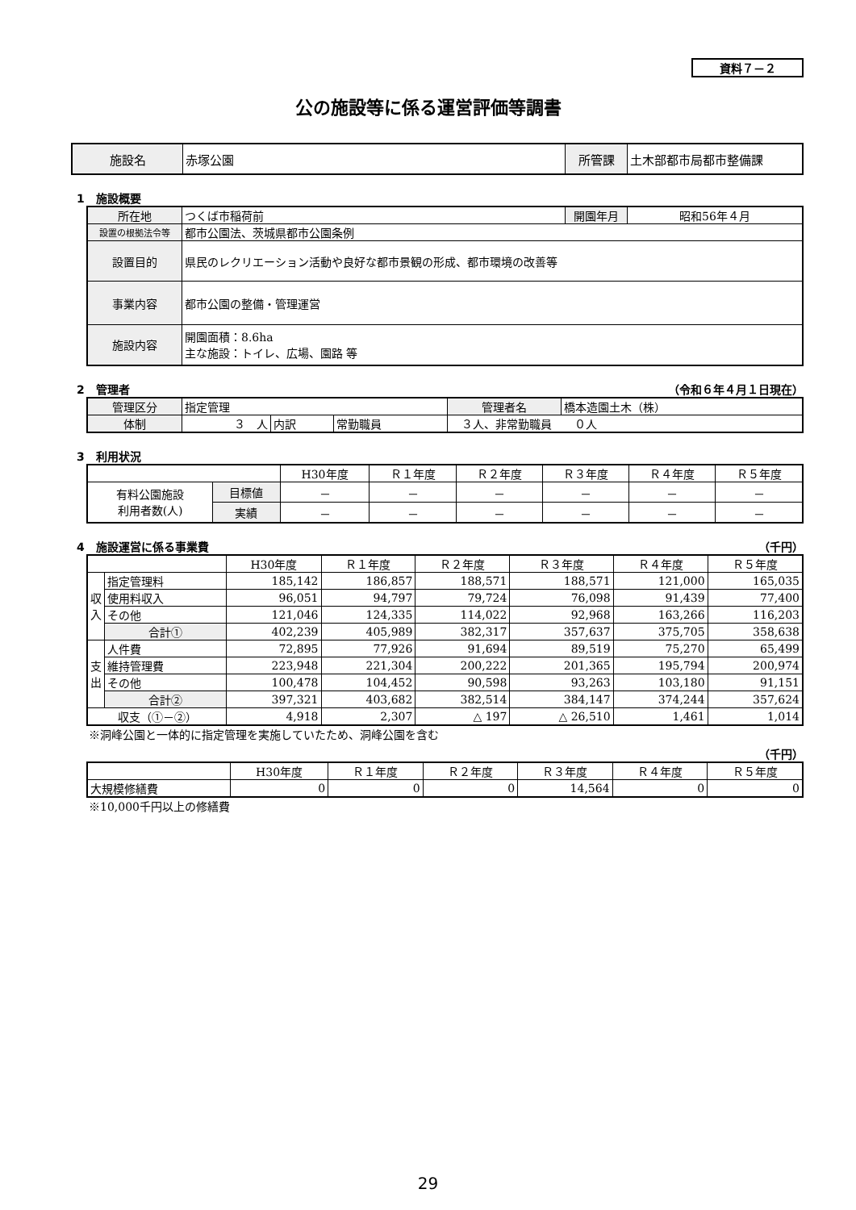資料７－２
公の施設等に係る運営評価等調書
| 施設名 | 赤塚公園 | 所管課 | 土木部都市局都市整備課 |
1　施設概要
| 所在地 | つくば市稲荷前 | 開園年月 | 昭和56年４月 |
| 設置の根拠法令等 | 都市公園法、茨城県都市公園条例 | | |
| 設置目的 | 県民のレクリエーション活動や良好な都市景観の形成、都市環境の改善等 | | |
| 事業内容 | 都市公園の整備・管理運営 | | |
| 施設内容 | 開園面積：8.6ha 主な施設：トイレ、広場、園路 等 | | |
2　管理者 （令和６年４月１日現在）
| 管理区分 | 指定管理 | | | | 管理者名 | 橋本造園土木（株） |
| 体制 | ３ 人 | 内訳 | 常勤職員 | ３人、非常勤職員 ０人 | | |
3　利用状況
| | | H30年度 | Ｒ１年度 | Ｒ２年度 | Ｒ３年度 | Ｒ４年度 | Ｒ５年度 |
| 有料公園施設 利用者数(人) | 目標値 | － | － | － | － | － | － |
| | 実績 | － | － | － | － | － | － |
4　施設運営に係る事業費 （千円）
| | | H30年度 | Ｒ１年度 | Ｒ２年度 | Ｒ３年度 | Ｒ４年度 | Ｒ５年度 |
| 収 入 | 指定管理料 | 185,142 | 186,857 | 188,571 | 188,571 | 121,000 | 165,035 |
| | 使用料収入 | 96,051 | 94,797 | 79,724 | 76,098 | 91,439 | 77,400 |
| | その他 | 121,046 | 124,335 | 114,022 | 92,968 | 163,266 | 116,203 |
| | 合計① | 402,239 | 405,989 | 382,317 | 357,637 | 375,705 | 358,638 |
| 支 出 | 人件費 | 72,895 | 77,926 | 91,694 | 89,519 | 75,270 | 65,499 |
| | 維持管理費 | 223,948 | 221,304 | 200,222 | 201,365 | 195,794 | 200,974 |
| | その他 | 100,478 | 104,452 | 90,598 | 93,263 | 103,180 | 91,151 |
| | 合計② | 397,321 | 403,682 | 382,514 | 384,147 | 374,244 | 357,624 |
| 収支（①－②） | | 4,918 | 2,307 | △ 197 | △ 26,510 | 1,461 | 1,014 |
※洞峰公園と一体的に指定管理を実施していたため、洞峰公園を含む
（千円）
| | H30年度 | Ｒ１年度 | Ｒ２年度 | Ｒ３年度 | Ｒ４年度 | Ｒ５年度 |
| 大規模修繕費 | 0 | 0 | 0 | 14,564 | 0 | 0 |
※10,000千円以上の修繕費
29